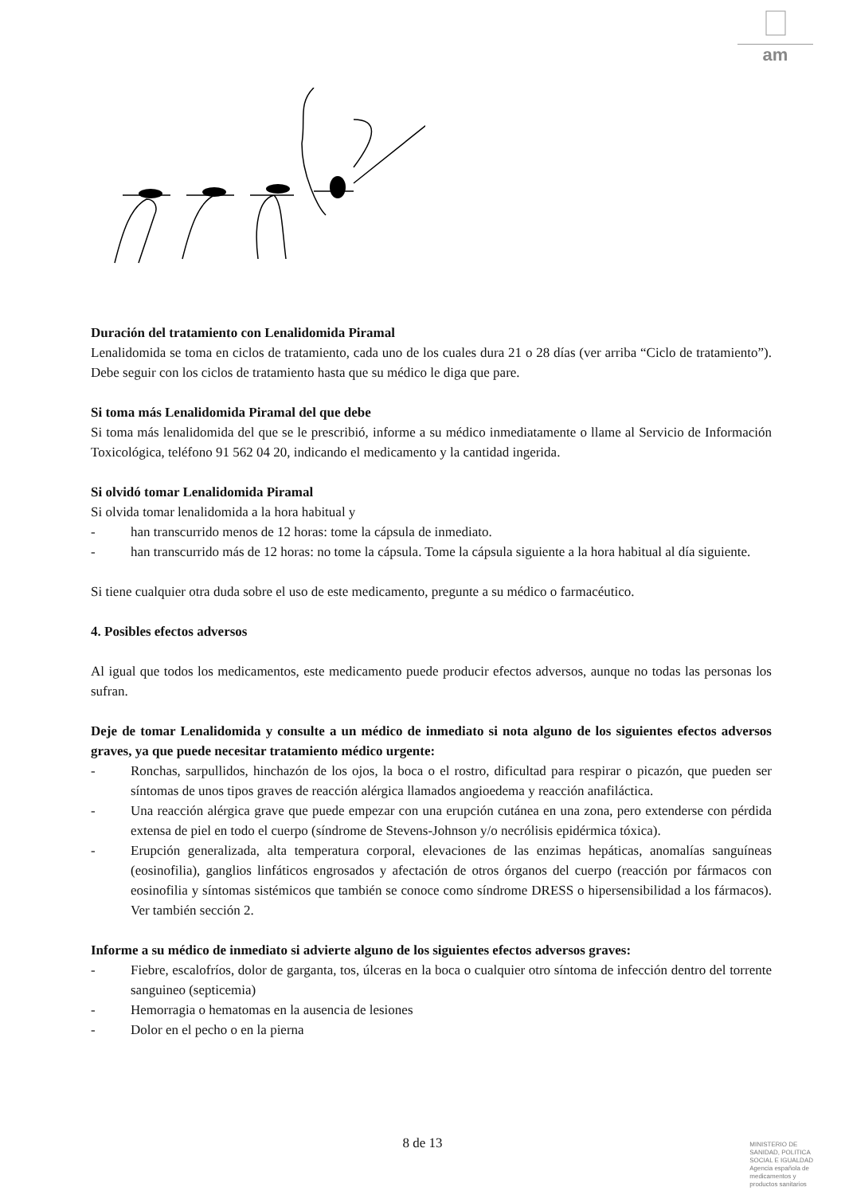am
Duración del tratamiento con Lenalidomida Piramal
Lenalidomida se toma en ciclos de tratamiento, cada uno de los cuales dura 21 o 28 días (ver arriba “Ciclo de tratamiento”). Debe seguir con los ciclos de tratamiento hasta que su médico le diga que pare.
Si toma más Lenalidomida Piramal del que debe
Si toma más lenalidomida del que se le prescribió, informe a su médico inmediatamente o llame al Servicio de Información Toxicológica, teléfono 91 562 04 20, indicando el medicamento y la cantidad ingerida.
Si olvidó tomar Lenalidomida Piramal
Si olvida tomar lenalidomida a la hora habitual y
- han transcurrido menos de 12 horas: tome la cápsula de inmediato.
- han transcurrido más de 12 horas: no tome la cápsula. Tome la cápsula siguiente a la hora habitual al día siguiente.
Si tiene cualquier otra duda sobre el uso de este medicamento, pregunte a su médico o farmacéutico.
4. Posibles efectos adversos
Al igual que todos los medicamentos, este medicamento puede producir efectos adversos, aunque no todas las personas los sufran.
Deje de tomar Lenalidomida y consulte a un médico de inmediato si nota alguno de los siguientes efectos adversos graves, ya que puede necesitar tratamiento médico urgente:
- Ronchas, sarpullidos, hinchazón de los ojos, la boca o el rostro, dificultad para respirar o picazón, que pueden ser síntomas de unos tipos graves de reacción alérgica llamados angioedema y reacción anafiláctica.
- Una reacción alérgica grave que puede empezar con una erupción cutánea en una zona, pero extenderse con pérdida extensa de piel en todo el cuerpo (síndrome de Stevens-Johnson y/o necrólisis epidérmica tóxica).
- Erupción generalizada, alta temperatura corporal, elevaciones de las enzimas hepáticas, anomalías sanguíneas (eosinofilia), ganglios linfáticos engrosados y afectación de otros órganos del cuerpo (reacción por fármacos con eosinofilia y síntomas sistémicos que también se conoce como síndrome DRESS o hipersensibilidad a los fármacos). Ver también sección 2.
Informe a su médico de inmediato si advierte alguno de los siguientes efectos adversos graves:
- Fiebre, escalofríos, dolor de garganta, tos, úlceras en la boca o cualquier otro síntoma de infección dentro del torrente sanguineo (septicemia)
- Hemorragia o hematomas en la ausencia de lesiones
- Dolor en el pecho o en la pierna
8 de 13
MINISTERIO DE
SANIDAD, POLITICA
SOCIAL E IGUALDAD
Agencia española de
medicamentos y
productos sanitarios